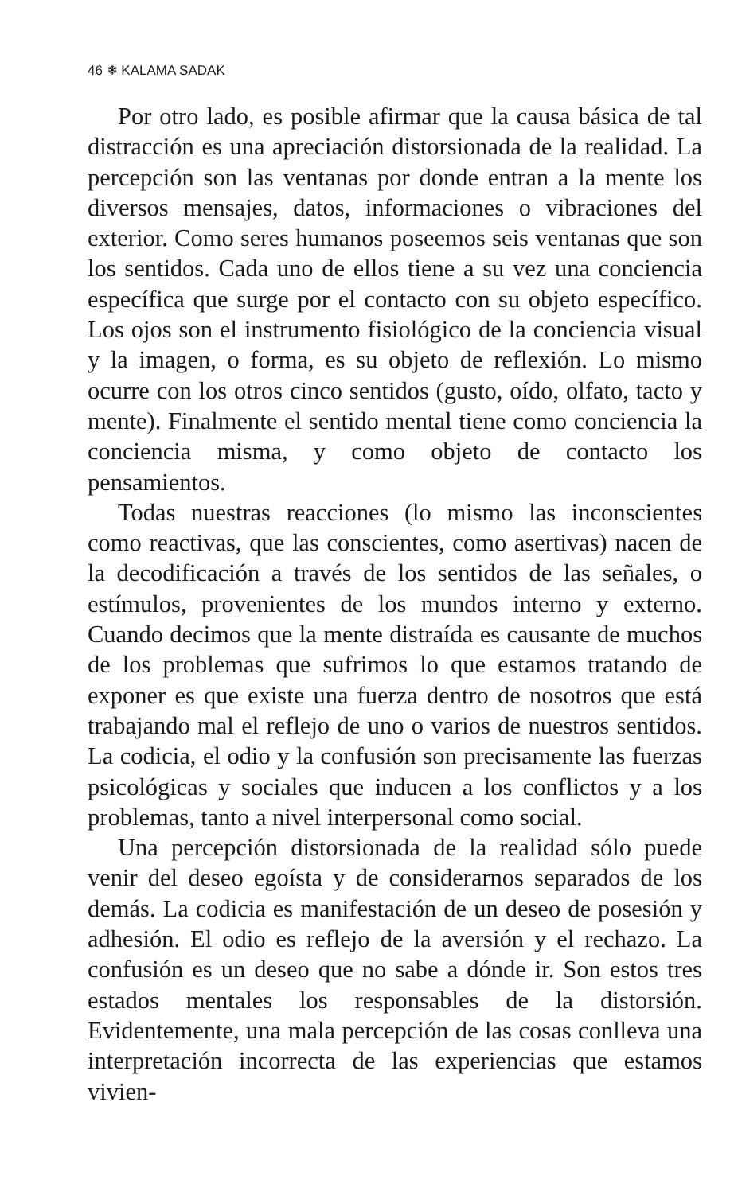46 ❄ KALAMA SADAK
Por otro lado, es posible afirmar que la causa básica de tal distracción es una apreciación distorsionada de la realidad. La percepción son las ventanas por donde entran a la mente los diversos mensajes, datos, informaciones o vibraciones del exterior. Como seres humanos poseemos seis ventanas que son los sentidos. Cada uno de ellos tiene a su vez una conciencia específica que surge por el contacto con su objeto específico. Los ojos son el instrumento fisiológico de la conciencia visual y la imagen, o forma, es su objeto de reflexión. Lo mismo ocurre con los otros cinco sentidos (gusto, oído, olfato, tacto y mente). Finalmente el sentido mental tiene como conciencia la conciencia misma, y como objeto de contacto los pensamientos.
Todas nuestras reacciones (lo mismo las inconscientes como reactivas, que las conscientes, como asertivas) nacen de la decodificación a través de los sentidos de las señales, o estímulos, provenientes de los mundos interno y externo. Cuando decimos que la mente distraída es causante de muchos de los problemas que sufrimos lo que estamos tratando de exponer es que existe una fuerza dentro de nosotros que está trabajando mal el reflejo de uno o varios de nuestros sentidos. La codicia, el odio y la confusión son precisamente las fuerzas psicológicas y sociales que inducen a los conflictos y a los problemas, tanto a nivel interpersonal como social.
Una percepción distorsionada de la realidad sólo puede venir del deseo egoísta y de considerarnos separados de los demás. La codicia es manifestación de un deseo de posesión y adhesión. El odio es reflejo de la aversión y el rechazo. La confusión es un deseo que no sabe a dónde ir. Son estos tres estados mentales los responsables de la distorsión. Evidentemente, una mala percepción de las cosas conlleva una interpretación incorrecta de las experiencias que estamos vivien-